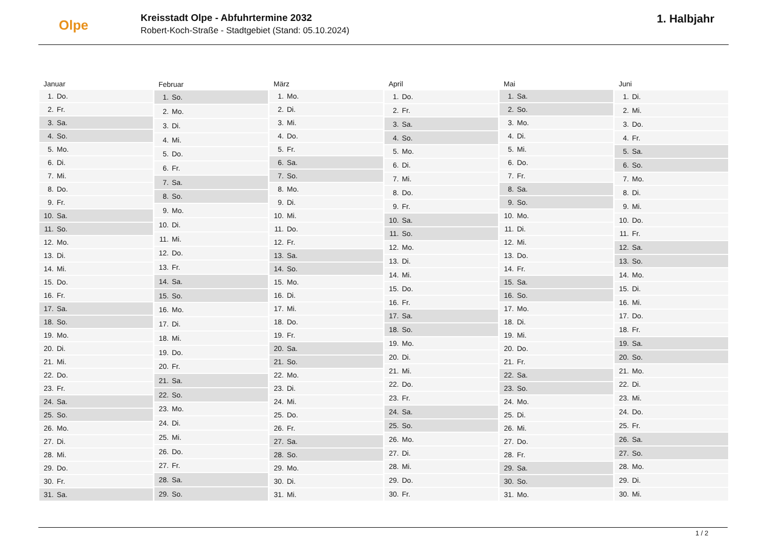Olpe
Kreisstadt Olpe - Abfuhrtermine 2032
Robert-Koch-Straße - Stadtgebiet (Stand: 05.10.2024)
1. Halbjahr
| Januar | |
| --- | --- |
| 1. | Do. |
| 2. | Fr. |
| 3. | Sa. |
| 4. | So. |
| 5. | Mo. |
| 6. | Di. |
| 7. | Mi. |
| 8. | Do. |
| 9. | Fr. |
| 10. | Sa. |
| 11. | So. |
| 12. | Mo. |
| 13. | Di. |
| 14. | Mi. |
| 15. | Do. |
| 16. | Fr. |
| 17. | Sa. |
| 18. | So. |
| 19. | Mo. |
| 20. | Di. |
| 21. | Mi. |
| 22. | Do. |
| 23. | Fr. |
| 24. | Sa. |
| 25. | So. |
| 26. | Mo. |
| 27. | Di. |
| 28. | Mi. |
| 29. | Do. |
| 30. | Fr. |
| 31. | Sa. |
| Februar | |
| --- | --- |
| 1. | So. |
| 2. | Mo. |
| 3. | Di. |
| 4. | Mi. |
| 5. | Do. |
| 6. | Fr. |
| 7. | Sa. |
| 8. | So. |
| 9. | Mo. |
| 10. | Di. |
| 11. | Mi. |
| 12. | Do. |
| 13. | Fr. |
| 14. | Sa. |
| 15. | So. |
| 16. | Mo. |
| 17. | Di. |
| 18. | Mi. |
| 19. | Do. |
| 20. | Fr. |
| 21. | Sa. |
| 22. | So. |
| 23. | Mo. |
| 24. | Di. |
| 25. | Mi. |
| 26. | Do. |
| 27. | Fr. |
| 28. | Sa. |
| 29. | So. |
| März | |
| --- | --- |
| 1. | Mo. |
| 2. | Di. |
| 3. | Mi. |
| 4. | Do. |
| 5. | Fr. |
| 6. | Sa. |
| 7. | So. |
| 8. | Mo. |
| 9. | Di. |
| 10. | Mi. |
| 11. | Do. |
| 12. | Fr. |
| 13. | Sa. |
| 14. | So. |
| 15. | Mo. |
| 16. | Di. |
| 17. | Mi. |
| 18. | Do. |
| 19. | Fr. |
| 20. | Sa. |
| 21. | So. |
| 22. | Mo. |
| 23. | Di. |
| 24. | Mi. |
| 25. | Do. |
| 26. | Fr. |
| 27. | Sa. |
| 28. | So. |
| 29. | Mo. |
| 30. | Di. |
| 31. | Mi. |
| April | |
| --- | --- |
| 1. | Do. |
| 2. | Fr. |
| 3. | Sa. |
| 4. | So. |
| 5. | Mo. |
| 6. | Di. |
| 7. | Mi. |
| 8. | Do. |
| 9. | Fr. |
| 10. | Sa. |
| 11. | So. |
| 12. | Mo. |
| 13. | Di. |
| 14. | Mi. |
| 15. | Do. |
| 16. | Fr. |
| 17. | Sa. |
| 18. | So. |
| 19. | Mo. |
| 20. | Di. |
| 21. | Mi. |
| 22. | Do. |
| 23. | Fr. |
| 24. | Sa. |
| 25. | So. |
| 26. | Mo. |
| 27. | Di. |
| 28. | Mi. |
| 29. | Do. |
| 30. | Fr. |
| Mai | |
| --- | --- |
| 1. | Sa. |
| 2. | So. |
| 3. | Mo. |
| 4. | Di. |
| 5. | Mi. |
| 6. | Do. |
| 7. | Fr. |
| 8. | Sa. |
| 9. | So. |
| 10. | Mo. |
| 11. | Di. |
| 12. | Mi. |
| 13. | Do. |
| 14. | Fr. |
| 15. | Sa. |
| 16. | So. |
| 17. | Mo. |
| 18. | Di. |
| 19. | Mi. |
| 20. | Do. |
| 21. | Fr. |
| 22. | Sa. |
| 23. | So. |
| 24. | Mo. |
| 25. | Di. |
| 26. | Mi. |
| 27. | Do. |
| 28. | Fr. |
| 29. | Sa. |
| 30. | So. |
| 31. | Mo. |
| Juni | |
| --- | --- |
| 1. | Di. |
| 2. | Mi. |
| 3. | Do. |
| 4. | Fr. |
| 5. | Sa. |
| 6. | So. |
| 7. | Mo. |
| 8. | Di. |
| 9. | Mi. |
| 10. | Do. |
| 11. | Fr. |
| 12. | Sa. |
| 13. | So. |
| 14. | Mo. |
| 15. | Di. |
| 16. | Mi. |
| 17. | Do. |
| 18. | Fr. |
| 19. | Sa. |
| 20. | So. |
| 21. | Mo. |
| 22. | Di. |
| 23. | Mi. |
| 24. | Do. |
| 25. | Fr. |
| 26. | Sa. |
| 27. | So. |
| 28. | Mo. |
| 29. | Di. |
| 30. | Mi. |
1 / 2